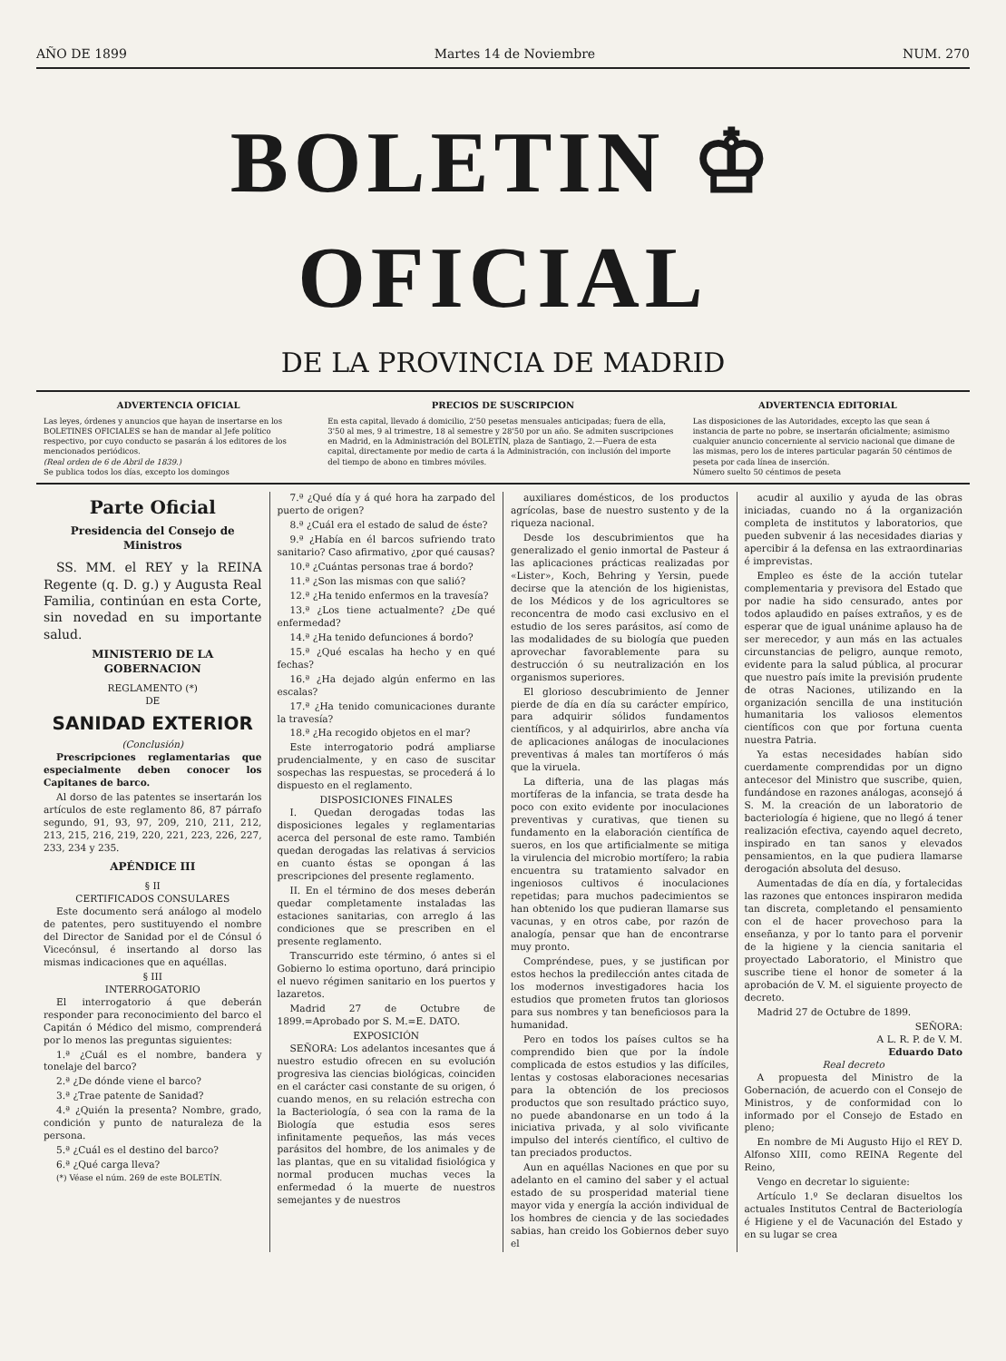AÑO DE 1899 Martes 14 de Noviembre NUM. 270
BOLETIN ♔ OFICIAL
DE LA PROVINCIA DE MADRID
ADVERTENCIA OFICIAL
Las leyes, órdenes y anuncios que hayan de insertarse en los BOLETINES OFICIALES se han de mandar al Jefe político respectivo, por cuyo conducto se pasarán á los editores de los mencionados periódicos.
(Real orden de 6 de Abril de 1839.)
Se publica todos los días, excepto los domingos
PRECIOS DE SUSCRIPCION
En esta capital, llevado á domicilio, 2'50 pesetas mensuales anticipadas; fuera de ella, 3'50 al mes, 9 al trimestre, 18 al semestre y 28'50 por un año. Se admiten suscripciones en Madrid, en la Administración del BOLETÍN, plaza de Santiago, 2.—Fuera de esta capital, directamente por medio de carta á la Administración, con inclusión del importe del tiempo de abono en timbres móviles.
ADVERTENCIA EDITORIAL
Las disposiciones de las Autoridades, excepto las que sean á instancia de parte no pobre, se insertarán oficialmente; asimismo cualquier anuncio concerniente al servicio nacional que dimane de las mismas, pero los de interes particular pagarán 50 céntimos de peseta por cada línea de inserción.
Número suelto 50 céntimos de peseta
Parte Oficial
Presidencia del Consejo de Ministros
SS. MM. el REY y la REINA Regente (q. D. g.) y Augusta Real Familia, continúan en esta Corte, sin novedad en su importante salud.
MINISTERIO DE LA GOBERNACION
REGLAMENTO (*)
DE
SANIDAD EXTERIOR
(Conclusión)
Prescripciones reglamentarias que especialmente deben conocer los Capitanes de barco.
Al dorso de las patentes se insertarán los artículos de este reglamento 86, 87 párrafo segundo, 91, 93, 97, 209, 210, 211, 212, 213, 215, 216, 219, 220, 221, 223, 226, 227, 233, 234 y 235.
APÉNDICE III
§ II
CERTIFICADOS CONSULARES
Este documento será análogo al modelo de patentes, pero sustituyendo el nombre del Director de Sanidad por el de Cónsul ó Vicecónsul, é insertando al dorso las mismas indicaciones que en aquéllas.
§ III
INTERROGATORIO
El interrogatorio á que deberán responder para reconocimiento del barco el Capitán ó Médico del mismo, comprenderá por lo menos las preguntas siguientes:
1.ª ¿Cuál es el nombre, bandera y tonelaje del barco?
2.ª ¿De dónde viene el barco?
3.ª ¿Trae patente de Sanidad?
4.ª ¿Quién la presenta? Nombre, grado, condición y punto de naturaleza de la persona.
5.ª ¿Cuál es el destino del barco?
6.ª ¿Qué carga lleva?
(*) Véase el núm. 269 de este BOLETÍN.
7.ª ¿Qué día y á qué hora ha zarpado del puerto de origen?
8.ª ¿Cuál era el estado de salud de éste?
9.ª ¿Había en él barcos sufriendo trato sanitario? Caso afirmativo, ¿por qué causas?
10.ª ¿Cuántas personas trae á bordo?
11.ª ¿Son las mismas con que salió?
12.ª ¿Ha tenido enfermos en la travesía?
13.ª ¿Los tiene actualmente? ¿De qué enfermedad?
14.ª ¿Ha tenido defunciones á bordo?
15.ª ¿Qué escalas ha hecho y en qué fechas?
16.ª ¿Ha dejado algún enfermo en las escalas?
17.ª ¿Ha tenido comunicaciones durante la travesía?
18.ª ¿Ha recogido objetos en el mar?
Este interrogatorio podrá ampliarse prudencialmente, y en caso de suscitar sospechas las respuestas, se procederá á lo dispuesto en el reglamento.
DISPOSICIONES FINALES
I. Quedan derogadas todas las disposiciones legales y reglamentarias acerca del personal de este ramo. También quedan derogadas las relativas á servicios en cuanto éstas se opongan á las prescripciones del presente reglamento.
II. En el término de dos meses deberán quedar completamente instaladas las estaciones sanitarias, con arreglo á las condiciones que se prescriben en el presente reglamento.
Transcurrido este término, ó antes si el Gobierno lo estima oportuno, dará principio el nuevo régimen sanitario en los puertos y lazaretos.
Madrid 27 de Octubre de 1899.=Aprobado por S. M.=E. DATO.
EXPOSICIÓN
SEÑORA: Los adelantos incesantes que á nuestro estudio ofrecen en su evolución progresiva las ciencias biológicas, coinciden en el carácter casi constante de su origen, ó cuando menos, en su relación estrecha con la Bacteriología, ó sea con la rama de la Biología que estudia esos seres infinitamente pequeños, las más veces parásitos del hombre, de los animales y de las plantas, que en su vitalidad fisiológica y normal producen muchas veces la enfermedad ó la muerte de nuestros semejantes y de nuestros
auxiliares domésticos, de los productos agrícolas, base de nuestro sustento y de la riqueza nacional.
Desde los descubrimientos que ha generalizado el genio inmortal de Pasteur á las aplicaciones prácticas realizadas por «Lister», Koch, Behring y Yersin, puede decirse que la atención de los higienistas, de los Médicos y de los agricultores se reconcentra de modo casi exclusivo en el estudio de los seres parásitos, así como de las modalidades de su biología que pueden aprovechar favorablemente para su destrucción ó su neutralización en los organismos superiores.
El glorioso descubrimiento de Jenner pierde de día en día su carácter empírico, para adquirir sólidos fundamentos científicos, y al adquirirlos, abre ancha vía de aplicaciones análogas de inoculaciones preventivas á males tan mortíferos ó más que la viruela.
La difteria, una de las plagas más mortíferas de la infancia, se trata desde ha poco con exito evidente por inoculaciones preventivas y curativas, que tienen su fundamento en la elaboración científica de sueros, en los que artificialmente se mitiga la virulencia del microbio mortífero; la rabia encuentra su tratamiento salvador en ingeniosos cultivos é inoculaciones repetidas; para muchos padecimientos se han obtenido los que pudieran llamarse sus vacunas, y en otros cabe, por razón de analogía, pensar que han de encontrarse muy pronto.
Compréndese, pues, y se justifican por estos hechos la predilección antes citada de los modernos investigadores hacia los estudios que prometen frutos tan gloriosos para sus nombres y tan beneficiosos para la humanidad.
Pero en todos los países cultos se ha comprendido bien que por la índole complicada de estos estudios y las difíciles, lentas y costosas elaboraciones necesarias para la obtención de los preciosos productos que son resultado práctico suyo, no puede abandonarse en un todo á la iniciativa privada, y al solo vivificante impulso del interés científico, el cultivo de tan preciados productos.
Aun en aquéllas Naciones en que por su adelanto en el camino del saber y el actual estado de su prosperidad material tiene mayor vida y energía la acción individual de los hombres de ciencia y de las sociedades sabias, han creido los Gobiernos deber suyo el
acudir al auxilio y ayuda de las obras iniciadas, cuando no á la organización completa de institutos y laboratorios, que pueden subvenir á las necesidades diarias y apercibir á la defensa en las extraordinarias é imprevistas.
Empleo es éste de la acción tutelar complementaria y previsora del Estado que por nadie ha sido censurado, antes por todos aplaudido en países extraños, y es de esperar que de igual unánime aplauso ha de ser merecedor, y aun más en las actuales circunstancias de peligro, aunque remoto, evidente para la salud pública, al procurar que nuestro país imite la previsión prudente de otras Naciones, utilizando en la organización sencilla de una institución humanitaria los valiosos elementos científicos con que por fortuna cuenta nuestra Patria.
Ya estas necesidades habían sido cuerdamente comprendidas por un digno antecesor del Ministro que suscribe, quien, fundándose en razones análogas, aconsejó á S. M. la creación de un laboratorio de bacteriología é higiene, que no llegó á tener realización efectiva, cayendo aquel decreto, inspirado en tan sanos y elevados pensamientos, en la que pudiera llamarse derogación absoluta del desuso.
Aumentadas de día en día, y fortalecidas las razones que entonces inspiraron medida tan discreta, completando el pensamiento con el de hacer provechoso para la enseñanza, y por lo tanto para el porvenir de la higiene y la ciencia sanitaria el proyectado Laboratorio, el Ministro que suscribe tiene el honor de someter á la aprobación de V. M. el siguiente proyecto de decreto.
Madrid 27 de Octubre de 1899.
SEÑORA:
A L. R. P. de V. M.
Eduardo Dato
Real decreto
A propuesta del Ministro de la Gobernación, de acuerdo con el Consejo de Ministros, y de conformidad con lo informado por el Consejo de Estado en pleno;
En nombre de Mi Augusto Hijo el REY D. Alfonso XIII, como REINA Regente del Reino,
Vengo en decretar lo siguiente:
Artículo 1.º Se declaran disueltos los actuales Institutos Central de Bacteriología é Higiene y el de Vacunación del Estado y en su lugar se crea